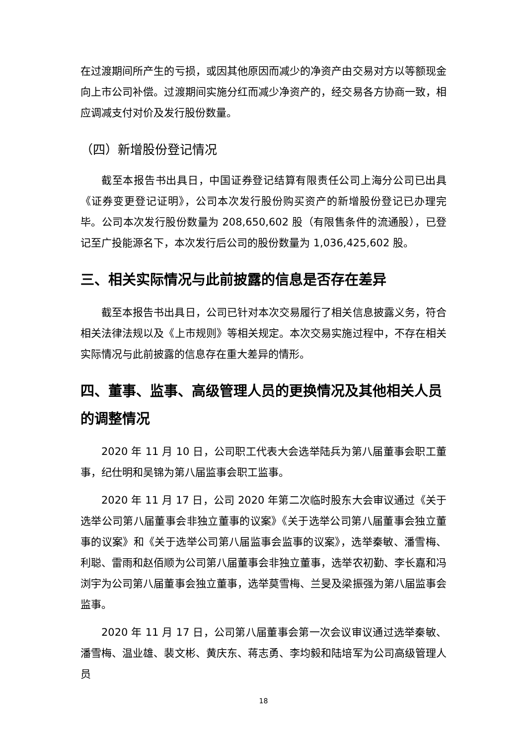在过渡期间所产生的亏损，或因其他原因而减少的净资产由交易对方以等额现金向上市公司补偿。过渡期间实施分红而减少净资产的，经交易各方协商一致，相应调减支付对价及发行股份数量。
（四）新增股份登记情况
截至本报告书出具日，中国证券登记结算有限责任公司上海分公司已出具《证券变更登记证明》，公司本次发行股份购买资产的新增股份登记已办理完毕。公司本次发行股份数量为 208,650,602 股（有限售条件的流通股），已登记至广投能源名下，本次发行后公司的股份数量为 1,036,425,602 股。
三、相关实际情况与此前披露的信息是否存在差异
截至本报告书出具日，公司已针对本次交易履行了相关信息披露义务，符合相关法律法规以及《上市规则》等相关规定。本次交易实施过程中，不存在相关实际情况与此前披露的信息存在重大差异的情形。
四、董事、监事、高级管理人员的更换情况及其他相关人员的调整情况
2020 年 11 月 10 日，公司职工代表大会选举陆兵为第八届董事会职工董事，纪仕明和吴锦为第八届监事会职工监事。
2020 年 11 月 17 日，公司 2020 年第二次临时股东大会审议通过《关于选举公司第八届董事会非独立董事的议案》《关于选举公司第八届董事会独立董事的议案》和《关于选举公司第八届监事会监事的议案》，选举秦敏、潘雪梅、利聪、雷雨和赵佰顺为公司第八届董事会非独立董事，选举农初勤、李长嘉和冯浏宇为公司第八届董事会独立董事，选举莫雪梅、兰旻及梁振强为第八届监事会监事。
2020 年 11 月 17 日，公司第八届董事会第一次会议审议通过选举秦敏、潘雪梅、温业雄、裴文彬、黄庆东、蒋志勇、李均毅和陆培军为公司高级管理人员
18